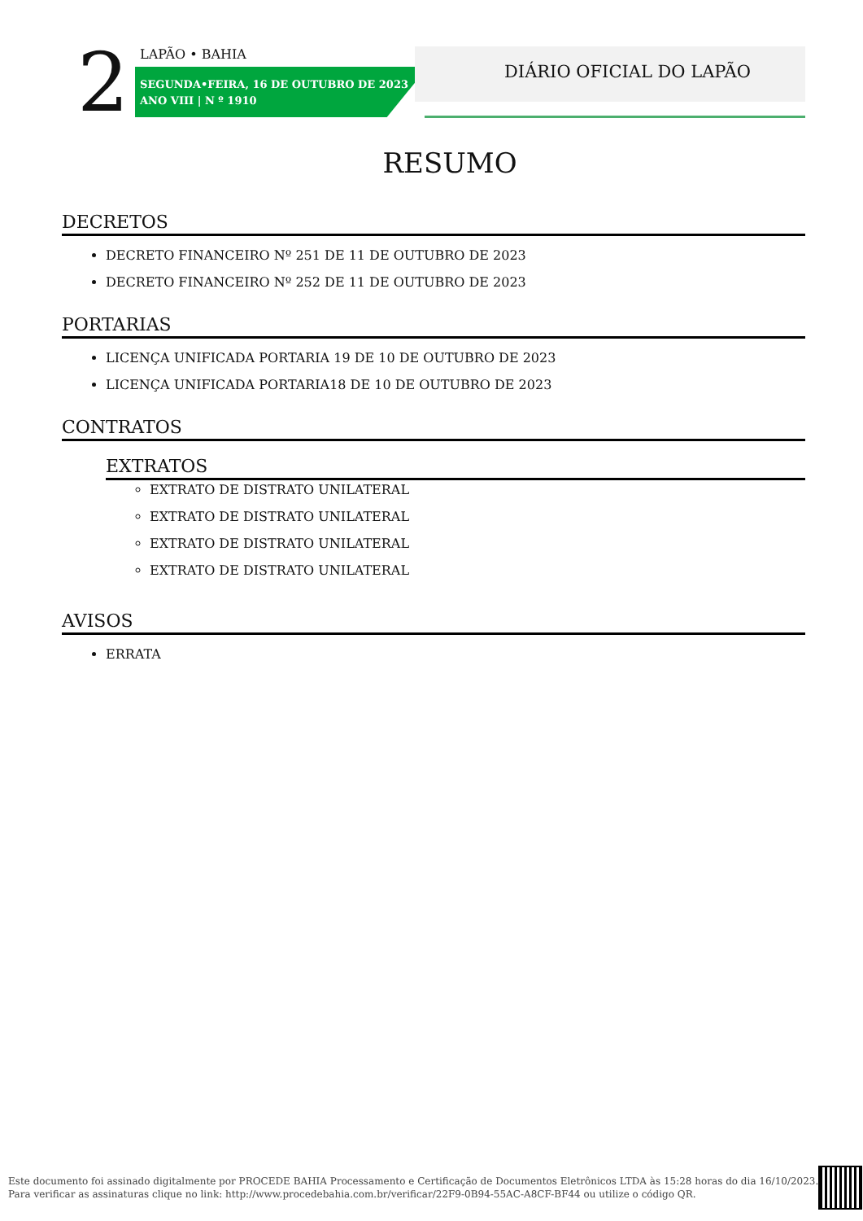2 LAPÃO • BAHIA
SEGUNDA•FEIRA, 16 DE OUTUBRO DE 2023
ANO VIII | N º 1910
DIÁRIO OFICIAL DO LAPÃO
RESUMO
DECRETOS
DECRETO FINANCEIRO Nº 251 DE 11 DE OUTUBRO DE 2023
DECRETO FINANCEIRO Nº 252 DE 11 DE OUTUBRO DE 2023
PORTARIAS
LICENÇA UNIFICADA PORTARIA 19 DE 10 DE OUTUBRO DE 2023
LICENÇA UNIFICADA PORTARIA18 DE 10 DE OUTUBRO DE 2023
CONTRATOS
EXTRATOS
EXTRATO DE DISTRATO UNILATERAL
EXTRATO DE DISTRATO UNILATERAL
EXTRATO DE DISTRATO UNILATERAL
EXTRATO DE DISTRATO UNILATERAL
AVISOS
ERRATA
Este documento foi assinado digitalmente por PROCEDE BAHIA Processamento e Certificação de Documentos Eletrônicos LTDA às 15:28 horas do dia 16/10/2023.
Para verificar as assinaturas clique no link: http://www.procedebahia.com.br/verificar/22F9-0B94-55AC-A8CF-BF44 ou utilize o código QR.